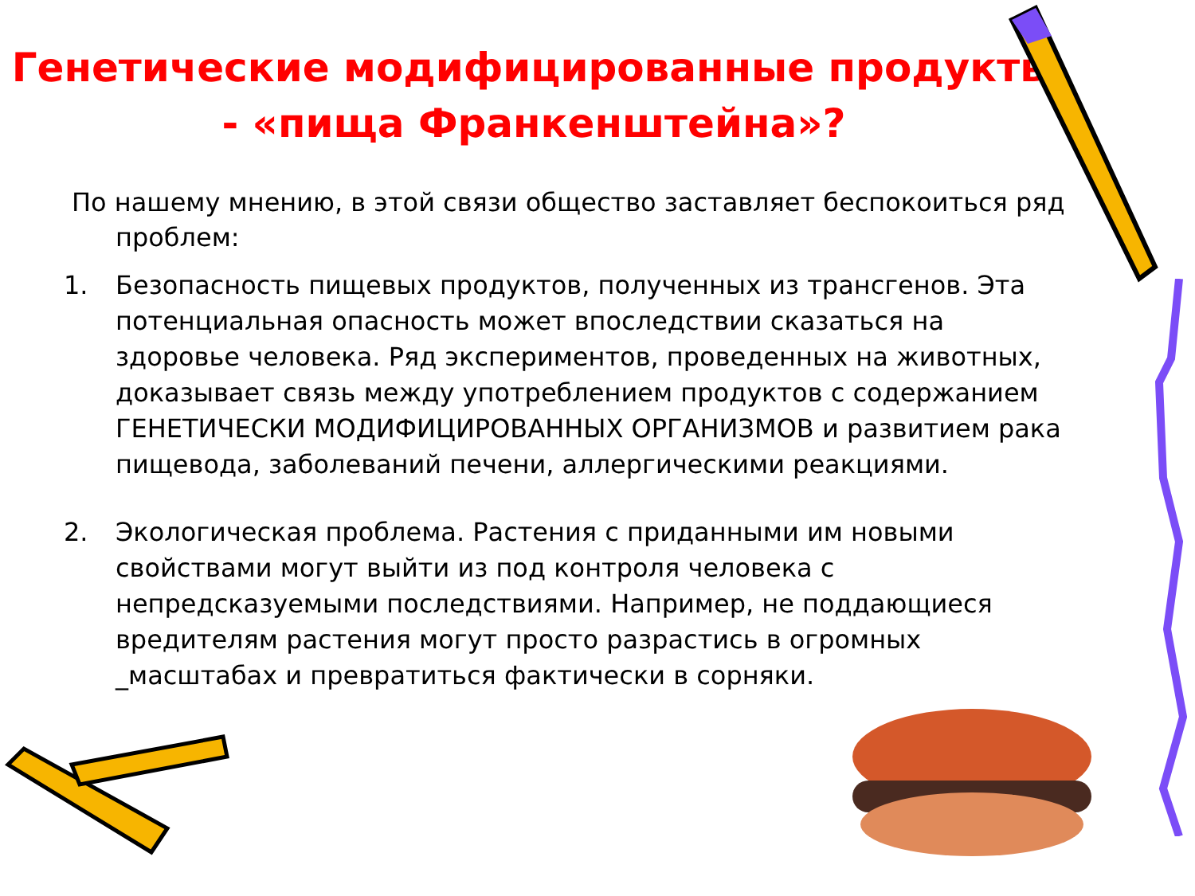Генетические модифицированные продукты - «пища Франкенштейна»?
По нашему мнению, в этой связи общество заставляет беспокоиться ряд проблем:
1. Безопасность пищевых продуктов, полученных из трансгенов. Эта потенциальная опасность может впоследствии сказаться на здоровье человека. Ряд экспериментов, проведенных на животных, доказывает связь между употреблением продуктов с содержанием ГЕНЕТИЧЕСКИ МОДИФИЦИРОВАННЫХ ОРГАНИЗМОВ и развитием рака пищевода, заболеваний печени, аллергическими реакциями.
2. Экологическая проблема. Растения с приданными им новыми свойствами могут выйти из под контроля человека с непредсказуемыми последствиями. Например, не поддающиеся вредителям растения могут просто разрастись в огромных _масштабах и превратиться фактически в сорняки.